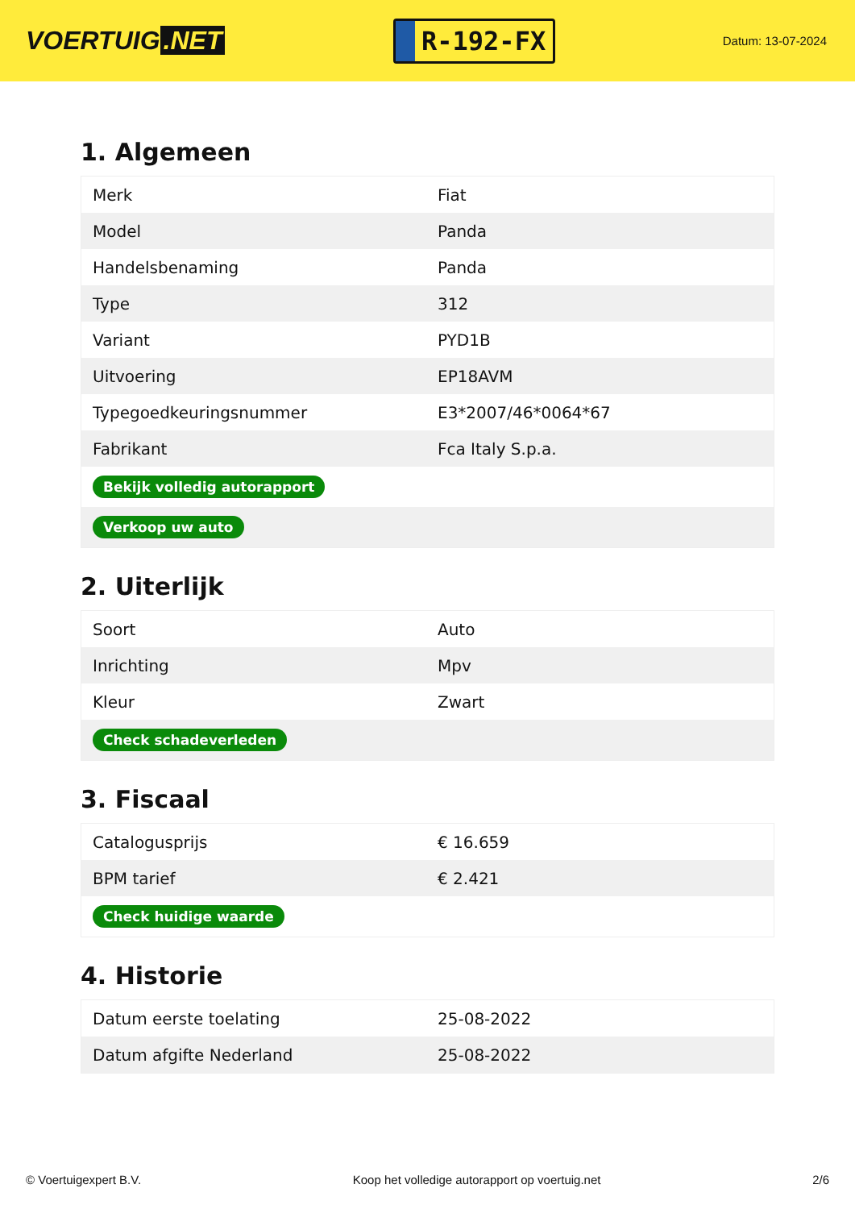VOERTUIG.NET
R-192-FX
Datum: 13-07-2024
1. Algemeen
| Merk | Fiat |
| Model | Panda |
| Handelsbenaming | Panda |
| Type | 312 |
| Variant | PYD1B |
| Uitvoering | EP18AVM |
| Typegoedkeuringsnummer | E3*2007/46*0064*67 |
| Fabrikant | Fca Italy S.p.a. |
| Bekijk volledig autorapport | |
| Verkoop uw auto | |
2. Uiterlijk
| Soort | Auto |
| Inrichting | Mpv |
| Kleur | Zwart |
| Check schadeverleden | |
3. Fiscaal
| Catalogusprijs | € 16.659 |
| BPM tarief | € 2.421 |
| Check huidige waarde | |
4. Historie
| Datum eerste toelating | 25-08-2022 |
| Datum afgifte Nederland | 25-08-2022 |
© Voertuigexpert B.V. Koop het volledige autorapport op voertuig.net 2/6